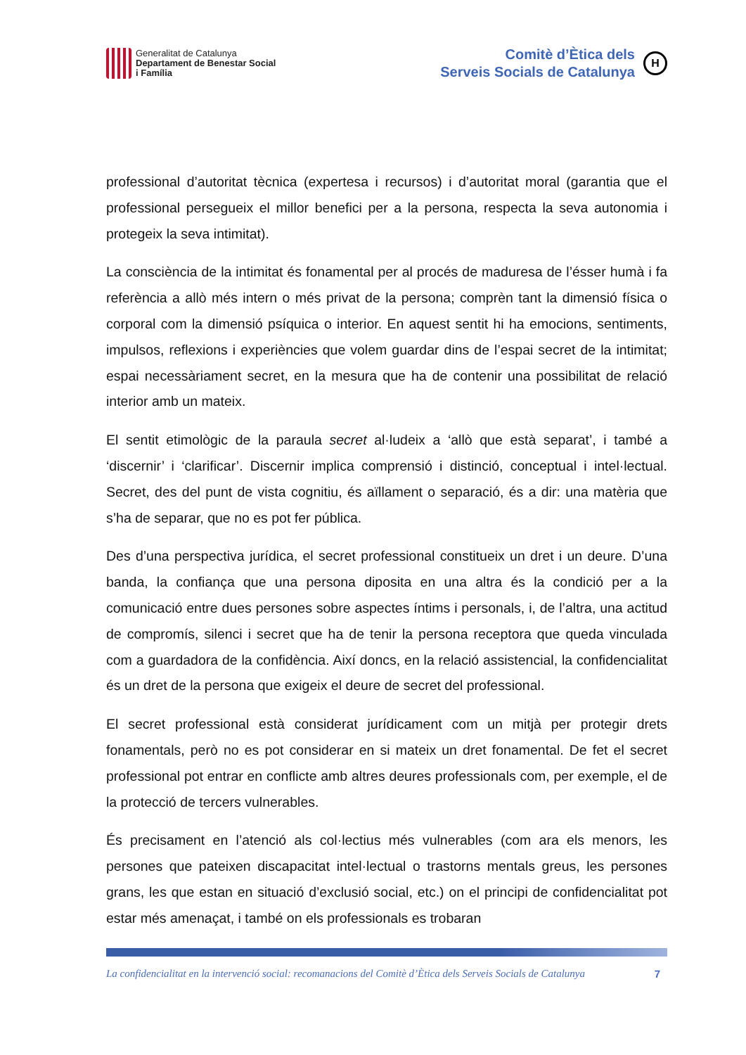Generalitat de Catalunya
Departament de Benestar Social
i Família
Comitè d’Ètica dels
Serveis Socials de Catalunya
H
professional d’autoritat tècnica (expertesa i recursos) i d’autoritat moral (garantia que el professional persegueix el millor benefici per a la persona, respecta la seva autonomia i protegeix la seva intimitat).
La consciència de la intimitat és fonamental per al procés de maduresa de l’ésser humà i fa referència a allò més intern o més privat de la persona; comprèn tant la dimensió física o corporal com la dimensió psíquica o interior. En aquest sentit hi ha emocions, sentiments, impulsos, reflexions i experiències que volem guardar dins de l’espai secret de la intimitat; espai necessàriament secret, en la mesura que ha de contenir una possibilitat de relació interior amb un mateix.
El sentit etimològic de la paraula secret al·ludeix a ‘allò que està separat’, i també a ‘discernir’ i ‘clarificar’. Discernir implica comprensió i distinció, conceptual i intel·lectual. Secret, des del punt de vista cognitiu, és aïllament o separació, és a dir: una matèria que s’ha de separar, que no es pot fer pública.
Des d’una perspectiva jurídica, el secret professional constitueix un dret i un deure. D’una banda, la confiança que una persona diposita en una altra és la condició per a la comunicació entre dues persones sobre aspectes íntims i personals, i, de l’altra, una actitud de compromís, silenci i secret que ha de tenir la persona receptora que queda vinculada com a guardadora de la confidència. Així doncs, en la relació assistencial, la confidencialitat és un dret de la persona que exigeix el deure de secret del professional.
El secret professional està considerat jurídicament com un mitjà per protegir drets fonamentals, però no es pot considerar en si mateix un dret fonamental. De fet el secret professional pot entrar en conflicte amb altres deures professionals com, per exemple, el de la protecció de tercers vulnerables.
És precisament en l’atenció als col·lectius més vulnerables (com ara els menors, les persones que pateixen discapacitat intel·lectual o trastorns mentals greus, les persones grans, les que estan en situació d’exclusió social, etc.) on el principi de confidencialitat pot estar més amenaçat, i també on els professionals es trobaran
La confidencialitat en la intervenció social: recomanacions del Comitè d’Ètica dels Serveis Socials de Catalunya 7